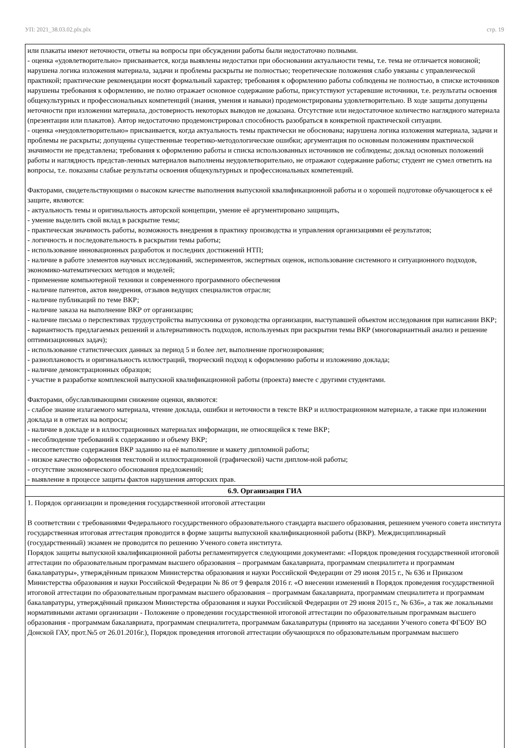УП: 2021_38.03.02.plx.plx стр. 19
| или плакаты имеют неточности, ответы на вопросы при обсуждении работы были недостаточно полными. - оценка «удовлетворительно» присваивается, когда выявлены недостатки при обосновании актуальности темы, т.е. тема не отличается новизной; нарушена логика изложения материала, задачи и проблемы раскрыты не полностью; теоретические положения слабо увязаны с управленческой практикой; практические рекомендации носят формальный характер; требования к оформлению работы соблюдены не полностью, в списке источников нарушены требования к оформлению, не полно отражает основное содержание работы, присутствуют устаревшие источники, т.е. результаты освоения общекультурных и профессиональных компетенций (знания, умения и навыки) продемонстрированы удовлетворительно. В ходе защиты допущены неточности при изложении материала, достоверность некоторых выводов не доказана. Отсутствие или недостаточное количество наглядного материала (презентации или плакатов). Автор недостаточно продемонстрировал способность разобраться в конкретной практической ситуации. - оценка «неудовлетворительно» присваивается, когда актуальность темы практически не обоснована; нарушена логика изложения материала, задачи и проблемы не раскрыты; допущены существенные теоретико-методологические ошибки; аргументация по основным положениям практической значимости не представлена; требования к оформлению работы и списка использованных источников не соблюдены; доклад основных положений работы и наглядность представ-ленных материалов выполнены неудовлетворительно, не отражают содержание работы; студент не сумел ответить на вопросы, т.е. показаны слабые результаты освоения общекультурных и профессиональных компетенций. Факторами, свидетельствующими о высоком качестве выполнения выпускной квалификационной работы и о хорошей подготовке обучающегося к её защите, являются: - актуальность темы и оригинальность авторской концепции, умение её аргументировано защищать, - умение выделить свой вклад в раскрытие темы; - практическая значимость работы, возможность внедрения в практику производства и управления организациями её результатов; - логичность и последовательность в раскрытии темы работы; - использование инновационных разработок и последних достижений НТП; - наличие в работе элементов научных исследований, экспериментов, экспертных оценок, использование системного и ситуационного подходов, экономико-математических методов и моделей; - применение компьютерной техники и современного программного обеспечения - наличие патентов, актов внедрения, отзывов ведущих специалистов отрасли; - наличие публикаций по теме ВКР; - наличие заказа на выполнение ВКР от организации; - наличие письма о перспективах трудоустройства выпускника от руководства организации, выступавшей объектом исследования при написании ВКР; - вариантность предлагаемых решений и альтернативность подходов, используемых при раскрытии темы ВКР (многовариантный анализ и решение оптимизационных задач); - использование статистических данных за период 5 и более лет, выполнение прогнозирования; - разноплановость и оригинальность иллюстраций, творческий подход к оформлению работы и изложению доклада; - наличие демонстрационных образцов; - участие в разработке комплексной выпускной квалификационной работы (проекта) вместе с другими студентами. Факторами, обуславливающими снижение оценки, являются: - слабое знание излагаемого материала, чтение доклада, ошибки и неточности в тексте ВКР и иллюстрационном материале, а также при изложении доклада и в ответах на вопросы; - наличие в докладе и в иллюстрационных материалах информации, не относящейся к теме ВКР; - несоблюдение требований к содержанию и объему ВКР; - несоответствие содержания ВКР заданию на её выполнение и макету дипломной работы; - низкое качество оформления текстовой и иллюстрационной (графической) части диплом-ной работы; - отсутствие экономического обоснования предложений; - выявление в процессе защиты фактов нарушения авторских прав. |
| 6.9. Организация ГИА |
| 1. Порядок организации и проведения государственной итоговой аттестации В соответствии с требованиями Федерального государственного образовательного стандарта высшего образования, решением ученого совета института государственная итоговая аттестация проводится в форме защиты выпускной квалификационной работы (ВКР). Междисциплинарный (государственный) экзамен не проводится по решению Ученого совета института. Порядок защиты выпускной квалификационной работы регламентируется следующими документами: «Порядок проведения государственной итоговой аттестации по образовательным программам высшего образования – программам бакалавриата, программам специалитета и программам бакалавратуры», утверждённым приказом Министерства образования и науки Российской Федерации от 29 июня 2015 г., № 636 и Приказом Министерства образования и науки Российской Федерации № 86 от 9 февраля 2016 г. «О внесении изменений в Порядок проведения государственной итоговой аттестации по образовательным программам высшего образования – программам бакалавриата, программам специалитета и программам бакалавратуры, утверждённый приказом Министерства образования и науки Российской Федерации от 29 июня 2015 г., № 636», а так же локальными нормативными актами организации - Положение о проведении государственной итоговой аттестации по образовательным программам высшего образования - программам бакалавриата, программам специалитета, программам бакалавратуры (принято на заседании Ученого совета ФГБОУ ВО Донской ГАУ, прот.№5 от 26.01.2016г.), Порядок проведения итоговой аттестации обучающихся по образовательным программам высшего |